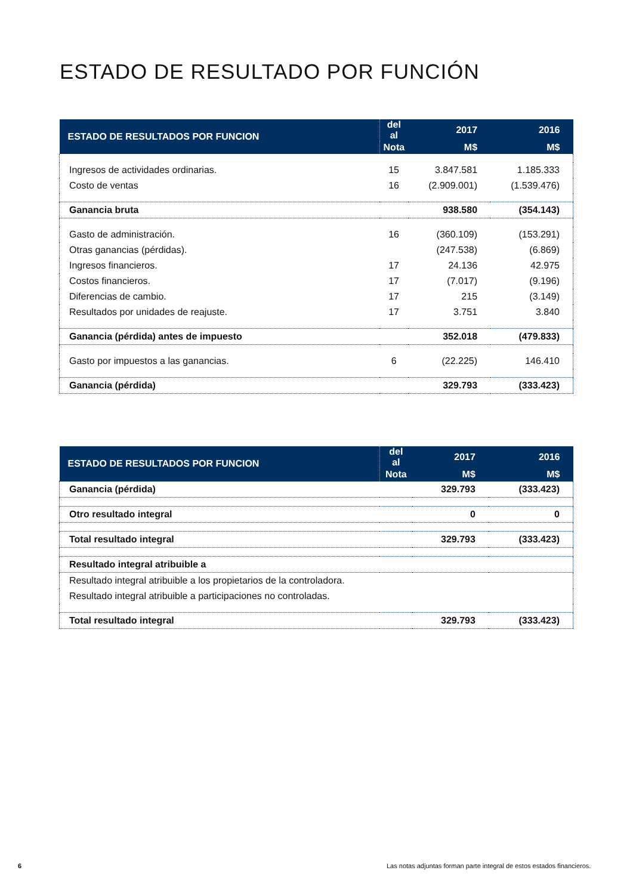ESTADO DE RESULTADO POR FUNCIÓN
| ESTADO DE RESULTADOS POR FUNCION | del al | 2017 | 2016 |
| --- | --- | --- | --- |
| | Nota | M$ | M$ |
| Ingresos de actividades ordinarias. | 15 | 3.847.581 | 1.185.333 |
| Costo de ventas | 16 | (2.909.001) | (1.539.476) |
| Ganancia bruta | | 938.580 | (354.143) |
| Gasto de administración. | 16 | (360.109) | (153.291) |
| Otras ganancias (pérdidas). | | (247.538) | (6.869) |
| Ingresos financieros. | 17 | 24.136 | 42.975 |
| Costos financieros. | 17 | (7.017) | (9.196) |
| Diferencias de cambio. | 17 | 215 | (3.149) |
| Resultados por unidades de reajuste. | 17 | 3.751 | 3.840 |
| Ganancia (pérdida) antes de impuesto | | 352.018 | (479.833) |
| Gasto por impuestos a las ganancias. | 6 | (22.225) | 146.410 |
| Ganancia (pérdida) | | 329.793 | (333.423) |
| ESTADO DE RESULTADOS POR FUNCION | del al | 2017 | 2016 |
| --- | --- | --- | --- |
| | Nota | M$ | M$ |
| Ganancia (pérdida) | | 329.793 | (333.423) |
| Otro resultado integral | | 0 | 0 |
| Total resultado integral | | 329.793 | (333.423) |
| Resultado integral atribuible a | | | |
| Resultado integral atribuible a los propietarios de la controladora. | | | |
| Resultado integral atribuible a participaciones no controladas. | | | |
| Total resultado integral | | 329.793 | (333.423) |
6
Las notas adjuntas forman parte integral de estos estados financieros.